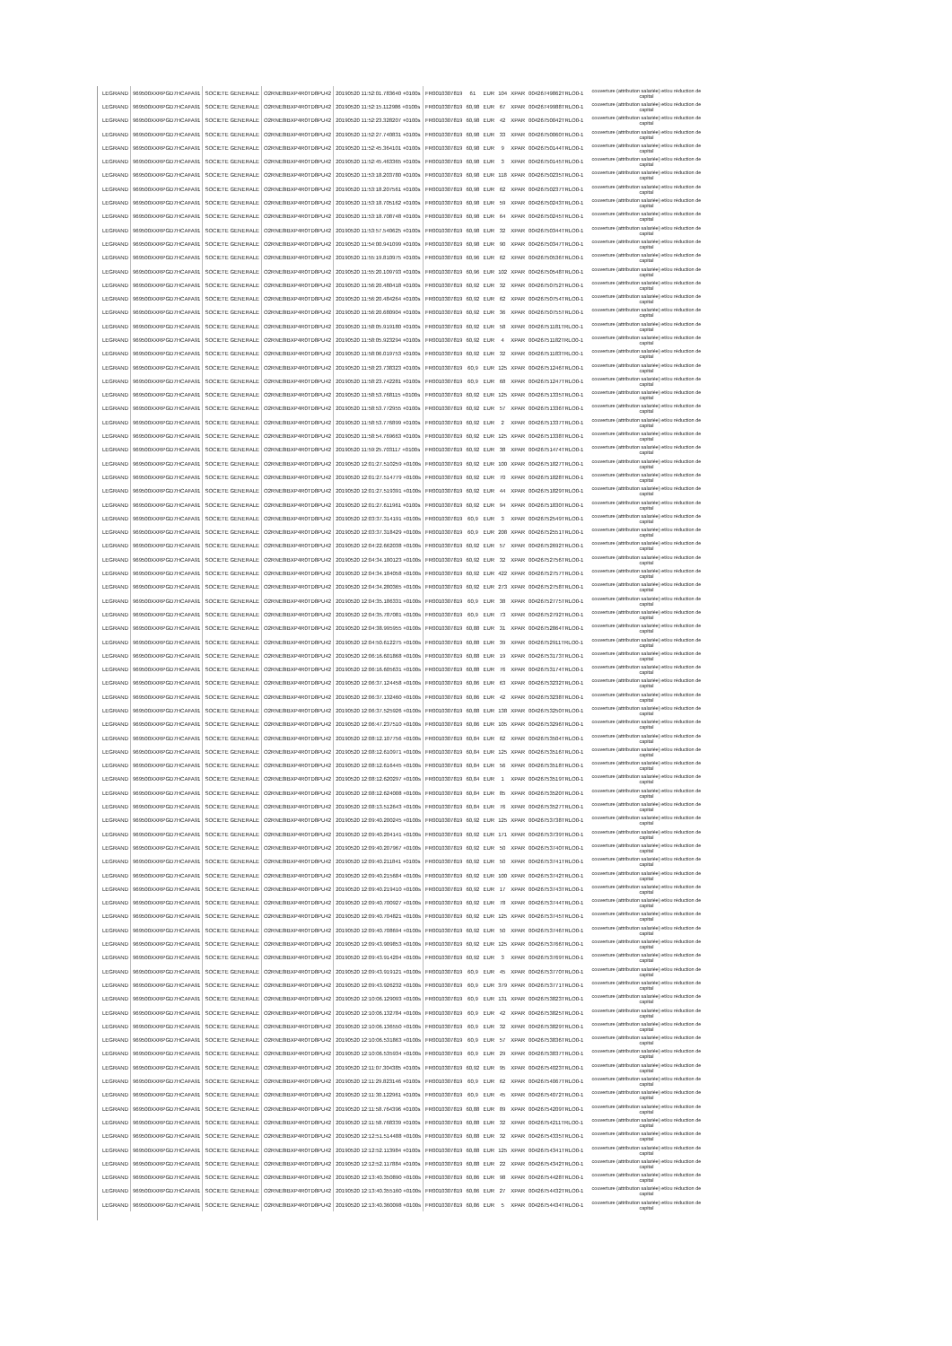| LEGRAND | 969500XXRPGD7HCAFA91 | SOCIETE GENERALE | O2RNE8IBXP4R0TD8PU42 | 20190520 11:52:01.783640 +0100s | FR0010307819 | 61 | EUR | 104 | XPAR | 00426749862TRLO0-1 | couverture (attribution salariée) et/ou réduction de capital |
| LEGRAND | 969500XXRPGD7HCAFA91 | SOCIETE GENERALE | O2RNE8IBXP4R0TD8PU42 | 20190520 11:52:15.112986 +0100s | FR0010307819 | 60,98 | EUR | 67 | XPAR | 00426749988TRLO0-1 | couverture (attribution salariée) et/ou réduction de capital |
| LEGRAND | 969500XXRPGD7HCAFA91 | SOCIETE GENERALE | O2RNE8IBXP4R0TD8PU42 | 20190520 11:52:23.328207 +0100s | FR0010307819 | 60,98 | EUR | 42 | XPAR | 00426750042TRLO0-1 | couverture (attribution salariée) et/ou réduction de capital |
| LEGRAND | 969500XXRPGD7HCAFA91 | SOCIETE GENERALE | O2RNE8IBXP4R0TD8PU42 | 20190520 11:52:27.740831 +0100s | FR0010307819 | 60,98 | EUR | 33 | XPAR | 00426750060TRLO0-1 | couverture (attribution salariée) et/ou réduction de capital |
| LEGRAND | 969500XXRPGD7HCAFA91 | SOCIETE GENERALE | O2RNE8IBXP4R0TD8PU42 | 20190520 11:52:45.364101 +0100s | FR0010307819 | 60,98 | EUR | 9 | XPAR | 00426750144TRLO0-1 | couverture (attribution salariée) et/ou réduction de capital |
| LEGRAND | 969500XXRPGD7HCAFA91 | SOCIETE GENERALE | O2RNE8IBXP4R0TD8PU42 | 20190520 11:52:45.463365 +0100s | FR0010307819 | 60,98 | EUR | 3 | XPAR | 00426750145TRLO0-1 | couverture (attribution salariée) et/ou réduction de capital |
| LEGRAND | 969500XXRPGD7HCAFA91 | SOCIETE GENERALE | O2RNE8IBXP4R0TD8PU42 | 20190520 11:53:18.203780 +0100s | FR0010307819 | 60,98 | EUR | 118 | XPAR | 00426750235TRLO0-1 | couverture (attribution salariée) et/ou réduction de capital |
| LEGRAND | 969500XXRPGD7HCAFA91 | SOCIETE GENERALE | O2RNE8IBXP4R0TD8PU42 | 20190520 11:53:18.207561 +0100s | FR0010307819 | 60,98 | EUR | 62 | XPAR | 00426750237TRLO0-1 | couverture (attribution salariée) et/ou réduction de capital |
| LEGRAND | 969500XXRPGD7HCAFA91 | SOCIETE GENERALE | O2RNE8IBXP4R0TD8PU42 | 20190520 11:53:18.705162 +0100s | FR0010307819 | 60,98 | EUR | 59 | XPAR | 00426750243TRLO0-1 | couverture (attribution salariée) et/ou réduction de capital |
| LEGRAND | 969500XXRPGD7HCAFA91 | SOCIETE GENERALE | O2RNE8IBXP4R0TD8PU42 | 20190520 11:53:18.708748 +0100s | FR0010307819 | 60,98 | EUR | 64 | XPAR | 00426750245TRLO0-1 | couverture (attribution salariée) et/ou réduction de capital |
| LEGRAND | 969500XXRPGD7HCAFA91 | SOCIETE GENERALE | O2RNE8IBXP4R0TD8PU42 | 20190520 11:53:57.540625 +0100s | FR0010307819 | 60,98 | EUR | 32 | XPAR | 00426750344TRLO0-1 | couverture (attribution salariée) et/ou réduction de capital |
| LEGRAND | 969500XXRPGD7HCAFA91 | SOCIETE GENERALE | O2RNE8IBXP4R0TD8PU42 | 20190520 11:54:00.941099 +0100s | FR0010307819 | 60,98 | EUR | 90 | XPAR | 00426750347TRLO0-1 | couverture (attribution salariée) et/ou réduction de capital |
| LEGRAND | 969500XXRPGD7HCAFA91 | SOCIETE GENERALE | O2RNE8IBXP4R0TD8PU42 | 20190520 11:55:19.810975 +0100s | FR0010307819 | 60,96 | EUR | 62 | XPAR | 00426750536TRLO0-1 | couverture (attribution salariée) et/ou réduction de capital |
| LEGRAND | 969500XXRPGD7HCAFA91 | SOCIETE GENERALE | O2RNE8IBXP4R0TD8PU42 | 20190520 11:55:20.109793 +0100s | FR0010307819 | 60,96 | EUR | 102 | XPAR | 00426750548TRLO0-1 | couverture (attribution salariée) et/ou réduction de capital |
| LEGRAND | 969500XXRPGD7HCAFA91 | SOCIETE GENERALE | O2RNE8IBXP4R0TD8PU42 | 20190520 11:56:20.480418 +0100s | FR0010307819 | 60,92 | EUR | 32 | XPAR | 00426750752TRLO0-1 | couverture (attribution salariée) et/ou réduction de capital |
| LEGRAND | 969500XXRPGD7HCAFA91 | SOCIETE GENERALE | O2RNE8IBXP4R0TD8PU42 | 20190520 11:56:20.484264 +0100s | FR0010307819 | 60,92 | EUR | 62 | XPAR | 00426750754TRLO0-1 | couverture (attribution salariée) et/ou réduction de capital |
| LEGRAND | 969500XXRPGD7HCAFA91 | SOCIETE GENERALE | O2RNE8IBXP4R0TD8PU42 | 20190520 11:56:20.680904 +0100s | FR0010307819 | 60,92 | EUR | 36 | XPAR | 00426750755TRLO0-1 | couverture (attribution salariée) et/ou réduction de capital |
| LEGRAND | 969500XXRPGD7HCAFA91 | SOCIETE GENERALE | O2RNE8IBXP4R0TD8PU42 | 20190520 11:58:05.919180 +0100s | FR0010307819 | 60,92 | EUR | 58 | XPAR | 00426751181TRLO0-1 | couverture (attribution salariée) et/ou réduction de capital |
| LEGRAND | 969500XXRPGD7HCAFA91 | SOCIETE GENERALE | O2RNE8IBXP4R0TD8PU42 | 20190520 11:58:05.923294 +0100s | FR0010307819 | 60,92 | EUR | 4 | XPAR | 00426751182TRLO0-1 | couverture (attribution salariée) et/ou réduction de capital |
| LEGRAND | 969500XXRPGD7HCAFA91 | SOCIETE GENERALE | O2RNE8IBXP4R0TD8PU42 | 20190520 11:58:06.019753 +0100s | FR0010307819 | 60,92 | EUR | 32 | XPAR | 00426751183TRLO0-1 | couverture (attribution salariée) et/ou réduction de capital |
| LEGRAND | 969500XXRPGD7HCAFA91 | SOCIETE GENERALE | O2RNE8IBXP4R0TD8PU42 | 20190520 11:58:23.738323 +0100s | FR0010307819 | 60,9 | EUR | 125 | XPAR | 00426751246TRLO0-1 | couverture (attribution salariée) et/ou réduction de capital |
| LEGRAND | 969500XXRPGD7HCAFA91 | SOCIETE GENERALE | O2RNE8IBXP4R0TD8PU42 | 20190520 11:58:23.742281 +0100s | FR0010307819 | 60,9 | EUR | 68 | XPAR | 00426751247TRLO0-1 | couverture (attribution salariée) et/ou réduction de capital |
| LEGRAND | 969500XXRPGD7HCAFA91 | SOCIETE GENERALE | O2RNE8IBXP4R0TD8PU42 | 20190520 11:58:53.768115 +0100s | FR0010307819 | 60,92 | EUR | 125 | XPAR | 00426751335TRLO0-1 | couverture (attribution salariée) et/ou réduction de capital |
| LEGRAND | 969500XXRPGD7HCAFA91 | SOCIETE GENERALE | O2RNE8IBXP4R0TD8PU42 | 20190520 11:58:53.772955 +0100s | FR0010307819 | 60,92 | EUR | 57 | XPAR | 00426751336TRLO0-1 | couverture (attribution salariée) et/ou réduction de capital |
| LEGRAND | 969500XXRPGD7HCAFA91 | SOCIETE GENERALE | O2RNE8IBXP4R0TD8PU42 | 20190520 11:58:53.776899 +0100s | FR0010307819 | 60,92 | EUR | 2 | XPAR | 00426751337TRLO0-1 | couverture (attribution salariée) et/ou réduction de capital |
| LEGRAND | 969500XXRPGD7HCAFA91 | SOCIETE GENERALE | O2RNE8IBXP4R0TD8PU42 | 20190520 11:58:54.769663 +0100s | FR0010307819 | 60,92 | EUR | 125 | XPAR | 00426751338TRLO0-1 | couverture (attribution salariée) et/ou réduction de capital |
| LEGRAND | 969500XXRPGD7HCAFA91 | SOCIETE GENERALE | O2RNE8IBXP4R0TD8PU42 | 20190520 11:59:25.703117 +0100s | FR0010307819 | 60,92 | EUR | 38 | XPAR | 00426751474TRLO0-1 | couverture (attribution salariée) et/ou réduction de capital |
| LEGRAND | 969500XXRPGD7HCAFA91 | SOCIETE GENERALE | O2RNE8IBXP4R0TD8PU42 | 20190520 12:01:27.510259 +0100s | FR0010307819 | 60,92 | EUR | 100 | XPAR | 00426751827TRLO0-1 | couverture (attribution salariée) et/ou réduction de capital |
| LEGRAND | 969500XXRPGD7HCAFA91 | SOCIETE GENERALE | O2RNE8IBXP4R0TD8PU42 | 20190520 12:01:27.514779 +0100s | FR0010307819 | 60,92 | EUR | 70 | XPAR | 00426751828TRLO0-1 | couverture (attribution salariée) et/ou réduction de capital |
| LEGRAND | 969500XXRPGD7HCAFA91 | SOCIETE GENERALE | O2RNE8IBXP4R0TD8PU42 | 20190520 12:01:27.519391 +0100s | FR0010307819 | 60,92 | EUR | 44 | XPAR | 00426751829TRLO0-1 | couverture (attribution salariée) et/ou réduction de capital |
| LEGRAND | 969500XXRPGD7HCAFA91 | SOCIETE GENERALE | O2RNE8IBXP4R0TD8PU42 | 20190520 12:01:27.611961 +0100s | FR0010307819 | 60,92 | EUR | 94 | XPAR | 00426751830TRLO0-1 | couverture (attribution salariée) et/ou réduction de capital |
| LEGRAND | 969500XXRPGD7HCAFA91 | SOCIETE GENERALE | O2RNE8IBXP4R0TD8PU42 | 20190520 12:03:37.314191 +0100s | FR0010307819 | 60,9 | EUR | 3 | XPAR | 00426752549TRLO0-1 | couverture (attribution salariée) et/ou réduction de capital |
| LEGRAND | 969500XXRPGD7HCAFA91 | SOCIETE GENERALE | O2RNE8IBXP4R0TD8PU42 | 20190520 12:03:37.318429 +0100s | FR0010307819 | 60,9 | EUR | 208 | XPAR | 00426752551TRLO0-1 | couverture (attribution salariée) et/ou réduction de capital |
| LEGRAND | 969500XXRPGD7HCAFA91 | SOCIETE GENERALE | O2RNE8IBXP4R0TD8PU42 | 20190520 12:04:22.662038 +0100s | FR0010307819 | 60,92 | EUR | 57 | XPAR | 00426752692TRLO0-1 | couverture (attribution salariée) et/ou réduction de capital |
| LEGRAND | 969500XXRPGD7HCAFA91 | SOCIETE GENERALE | O2RNE8IBXP4R0TD8PU42 | 20190520 12:04:34.180123 +0100s | FR0010307819 | 60,92 | EUR | 32 | XPAR | 00426752756TRLO0-1 | couverture (attribution salariée) et/ou réduction de capital |
| LEGRAND | 969500XXRPGD7HCAFA91 | SOCIETE GENERALE | O2RNE8IBXP4R0TD8PU42 | 20190520 12:04:34.184058 +0100s | FR0010307819 | 60,92 | EUR | 422 | XPAR | 00426752757TRLO0-1 | couverture (attribution salariée) et/ou réduction de capital |
| LEGRAND | 969500XXRPGD7HCAFA91 | SOCIETE GENERALE | O2RNE8IBXP4R0TD8PU42 | 20190520 12:04:34.280365 +0100s | FR0010307819 | 60,92 | EUR | 273 | XPAR | 00426752758TRLO0-1 | couverture (attribution salariée) et/ou réduction de capital |
| LEGRAND | 969500XXRPGD7HCAFA91 | SOCIETE GENERALE | O2RNE8IBXP4R0TD8PU42 | 20190520 12:04:35.186331 +0100s | FR0010307819 | 60,9 | EUR | 38 | XPAR | 00426752775TRLO0-1 | couverture (attribution salariée) et/ou réduction de capital |
| LEGRAND | 969500XXRPGD7HCAFA91 | SOCIETE GENERALE | O2RNE8IBXP4R0TD8PU42 | 20190520 12:04:35.787081 +0100s | FR0010307819 | 60,9 | EUR | 73 | XPAR | 00426752792TRLO0-1 | couverture (attribution salariée) et/ou réduction de capital |
| LEGRAND | 969500XXRPGD7HCAFA91 | SOCIETE GENERALE | O2RNE8IBXP4R0TD8PU42 | 20190520 12:04:38.995955 +0100s | FR0010307819 | 60,88 | EUR | 31 | XPAR | 00426752864TRLO0-1 | couverture (attribution salariée) et/ou réduction de capital |
| LEGRAND | 969500XXRPGD7HCAFA91 | SOCIETE GENERALE | O2RNE8IBXP4R0TD8PU42 | 20190520 12:04:50.612275 +0100s | FR0010307819 | 60,88 | EUR | 39 | XPAR | 00426752911TRLO0-1 | couverture (attribution salariée) et/ou réduction de capital |
| LEGRAND | 969500XXRPGD7HCAFA91 | SOCIETE GENERALE | O2RNE8IBXP4R0TD8PU42 | 20190520 12:06:16.601868 +0100s | FR0010307819 | 60,88 | EUR | 19 | XPAR | 00426753173TRLO0-1 | couverture (attribution salariée) et/ou réduction de capital |
| LEGRAND | 969500XXRPGD7HCAFA91 | SOCIETE GENERALE | O2RNE8IBXP4R0TD8PU42 | 20190520 12:06:16.605631 +0100s | FR0010307819 | 60,88 | EUR | 76 | XPAR | 00426753174TRLO0-1 | couverture (attribution salariée) et/ou réduction de capital |
| LEGRAND | 969500XXRPGD7HCAFA91 | SOCIETE GENERALE | O2RNE8IBXP4R0TD8PU42 | 20190520 12:06:37.124458 +0100s | FR0010307819 | 60,86 | EUR | 63 | XPAR | 00426753232TRLO0-1 | couverture (attribution salariée) et/ou réduction de capital |
| LEGRAND | 969500XXRPGD7HCAFA91 | SOCIETE GENERALE | O2RNE8IBXP4R0TD8PU42 | 20190520 12:06:37.132460 +0100s | FR0010307819 | 60,86 | EUR | 42 | XPAR | 00426753238TRLO0-1 | couverture (attribution salariée) et/ou réduction de capital |
| LEGRAND | 969500XXRPGD7HCAFA91 | SOCIETE GENERALE | O2RNE8IBXP4R0TD8PU42 | 20190520 12:06:37.525926 +0100s | FR0010307819 | 60,88 | EUR | 138 | XPAR | 00426753250TRLO0-1 | couverture (attribution salariée) et/ou réduction de capital |
| LEGRAND | 969500XXRPGD7HCAFA91 | SOCIETE GENERALE | O2RNE8IBXP4R0TD8PU42 | 20190520 12:06:47.237510 +0100s | FR0010307819 | 60,86 | EUR | 105 | XPAR | 00426753296TRLO0-1 | couverture (attribution salariée) et/ou réduction de capital |
| LEGRAND | 969500XXRPGD7HCAFA91 | SOCIETE GENERALE | O2RNE8IBXP4R0TD8PU42 | 20190520 12:08:12.107756 +0100s | FR0010307819 | 60,84 | EUR | 62 | XPAR | 00426753504TRLO0-1 | couverture (attribution salariée) et/ou réduction de capital |
| LEGRAND | 969500XXRPGD7HCAFA91 | SOCIETE GENERALE | O2RNE8IBXP4R0TD8PU42 | 20190520 12:08:12.610971 +0100s | FR0010307819 | 60,84 | EUR | 125 | XPAR | 00426753516TRLO0-1 | couverture (attribution salariée) et/ou réduction de capital |
| LEGRAND | 969500XXRPGD7HCAFA91 | SOCIETE GENERALE | O2RNE8IBXP4R0TD8PU42 | 20190520 12:08:12.616445 +0100s | FR0010307819 | 60,84 | EUR | 56 | XPAR | 00426753518TRLO0-1 | couverture (attribution salariée) et/ou réduction de capital |
| LEGRAND | 969500XXRPGD7HCAFA91 | SOCIETE GENERALE | O2RNE8IBXP4R0TD8PU42 | 20190520 12:08:12.620297 +0100s | FR0010307819 | 60,84 | EUR | 1 | XPAR | 00426753519TRLO0-1 | couverture (attribution salariée) et/ou réduction de capital |
| LEGRAND | 969500XXRPGD7HCAFA91 | SOCIETE GENERALE | O2RNE8IBXP4R0TD8PU42 | 20190520 12:08:12.624008 +0100s | FR0010307819 | 60,84 | EUR | 85 | XPAR | 00426753520TRLO0-1 | couverture (attribution salariée) et/ou réduction de capital |
| LEGRAND | 969500XXRPGD7HCAFA91 | SOCIETE GENERALE | O2RNE8IBXP4R0TD8PU42 | 20190520 12:08:13.512643 +0100s | FR0010307819 | 60,84 | EUR | 76 | XPAR | 00426753527TRLO0-1 | couverture (attribution salariée) et/ou réduction de capital |
| LEGRAND | 969500XXRPGD7HCAFA91 | SOCIETE GENERALE | O2RNE8IBXP4R0TD8PU42 | 20190520 12:09:40.200245 +0100s | FR0010307819 | 60,92 | EUR | 125 | XPAR | 00426753738TRLO0-1 | couverture (attribution salariée) et/ou réduction de capital |
| LEGRAND | 969500XXRPGD7HCAFA91 | SOCIETE GENERALE | O2RNE8IBXP4R0TD8PU42 | 20190520 12:09:40.204141 +0100s | FR0010307819 | 60,92 | EUR | 171 | XPAR | 00426753739TRLO0-1 | couverture (attribution salariée) et/ou réduction de capital |
| LEGRAND | 969500XXRPGD7HCAFA91 | SOCIETE GENERALE | O2RNE8IBXP4R0TD8PU42 | 20190520 12:09:40.207967 +0100s | FR0010307819 | 60,92 | EUR | 50 | XPAR | 00426753740TRLO0-1 | couverture (attribution salariée) et/ou réduction de capital |
| LEGRAND | 969500XXRPGD7HCAFA91 | SOCIETE GENERALE | O2RNE8IBXP4R0TD8PU42 | 20190520 12:09:40.211841 +0100s | FR0010307819 | 60,92 | EUR | 50 | XPAR | 00426753741TRLO0-1 | couverture (attribution salariée) et/ou réduction de capital |
| LEGRAND | 969500XXRPGD7HCAFA91 | SOCIETE GENERALE | O2RNE8IBXP4R0TD8PU42 | 20190520 12:09:40.215684 +0100s | FR0010307819 | 60,92 | EUR | 100 | XPAR | 00426753742TRLO0-1 | couverture (attribution salariée) et/ou réduction de capital |
| LEGRAND | 969500XXRPGD7HCAFA91 | SOCIETE GENERALE | O2RNE8IBXP4R0TD8PU42 | 20190520 12:09:40.219410 +0100s | FR0010307819 | 60,92 | EUR | 17 | XPAR | 00426753743TRLO0-1 | couverture (attribution salariée) et/ou réduction de capital |
| LEGRAND | 969500XXRPGD7HCAFA91 | SOCIETE GENERALE | O2RNE8IBXP4R0TD8PU42 | 20190520 12:09:40.700927 +0100s | FR0010307819 | 60,92 | EUR | 78 | XPAR | 00426753744TRLO0-1 | couverture (attribution salariée) et/ou réduction de capital |
| LEGRAND | 969500XXRPGD7HCAFA91 | SOCIETE GENERALE | O2RNE8IBXP4R0TD8PU42 | 20190520 12:09:40.704821 +0100s | FR0010307819 | 60,92 | EUR | 125 | XPAR | 00426753745TRLO0-1 | couverture (attribution salariée) et/ou réduction de capital |
| LEGRAND | 969500XXRPGD7HCAFA91 | SOCIETE GENERALE | O2RNE8IBXP4R0TD8PU42 | 20190520 12:09:40.708694 +0100s | FR0010307819 | 60,92 | EUR | 50 | XPAR | 00426753746TRLO0-1 | couverture (attribution salariée) et/ou réduction de capital |
| LEGRAND | 969500XXRPGD7HCAFA91 | SOCIETE GENERALE | O2RNE8IBXP4R0TD8PU42 | 20190520 12:09:43.909853 +0100s | FR0010307819 | 60,92 | EUR | 125 | XPAR | 00426753766TRLO0-1 | couverture (attribution salariée) et/ou réduction de capital |
| LEGRAND | 969500XXRPGD7HCAFA91 | SOCIETE GENERALE | O2RNE8IBXP4R0TD8PU42 | 20190520 12:09:43.914204 +0100s | FR0010307819 | 60,92 | EUR | 3 | XPAR | 00426753769TRLO0-1 | couverture (attribution salariée) et/ou réduction de capital |
| LEGRAND | 969500XXRPGD7HCAFA91 | SOCIETE GENERALE | O2RNE8IBXP4R0TD8PU42 | 20190520 12:09:43.919121 +0100s | FR0010307819 | 60,9 | EUR | 45 | XPAR | 00426753770TRLO0-1 | couverture (attribution salariée) et/ou réduction de capital |
| LEGRAND | 969500XXRPGD7HCAFA91 | SOCIETE GENERALE | O2RNE8IBXP4R0TD8PU42 | 20190520 12:09:43.926232 +0100s | FR0010307819 | 60,9 | EUR | 379 | XPAR | 00426753771TRLO0-1 | couverture (attribution salariée) et/ou réduction de capital |
| LEGRAND | 969500XXRPGD7HCAFA91 | SOCIETE GENERALE | O2RNE8IBXP4R0TD8PU42 | 20190520 12:10:06.129093 +0100s | FR0010307819 | 60,9 | EUR | 131 | XPAR | 00426753823TRLO0-1 | couverture (attribution salariée) et/ou réduction de capital |
| LEGRAND | 969500XXRPGD7HCAFA91 | SOCIETE GENERALE | O2RNE8IBXP4R0TD8PU42 | 20190520 12:10:06.132784 +0100s | FR0010307819 | 60,9 | EUR | 42 | XPAR | 00426753825TRLO0-1 | couverture (attribution salariée) et/ou réduction de capital |
| LEGRAND | 969500XXRPGD7HCAFA91 | SOCIETE GENERALE | O2RNE8IBXP4R0TD8PU42 | 20190520 12:10:06.136550 +0100s | FR0010307819 | 60,9 | EUR | 32 | XPAR | 00426753829TRLO0-1 | couverture (attribution salariée) et/ou réduction de capital |
| LEGRAND | 969500XXRPGD7HCAFA91 | SOCIETE GENERALE | O2RNE8IBXP4R0TD8PU42 | 20190520 12:10:06.531863 +0100s | FR0010307819 | 60,9 | EUR | 57 | XPAR | 00426753836TRLO0-1 | couverture (attribution salariée) et/ou réduction de capital |
| LEGRAND | 969500XXRPGD7HCAFA91 | SOCIETE GENERALE | O2RNE8IBXP4R0TD8PU42 | 20190520 12:10:06.535934 +0100s | FR0010307819 | 60,9 | EUR | 29 | XPAR | 00426753837TRLO0-1 | couverture (attribution salariée) et/ou réduction de capital |
| LEGRAND | 969500XXRPGD7HCAFA91 | SOCIETE GENERALE | O2RNE8IBXP4R0TD8PU42 | 20190520 12:11:07.304385 +0100s | FR0010307819 | 60,92 | EUR | 95 | XPAR | 00426754023TRLO0-1 | couverture (attribution salariée) et/ou réduction de capital |
| LEGRAND | 969500XXRPGD7HCAFA91 | SOCIETE GENERALE | O2RNE8IBXP4R0TD8PU42 | 20190520 12:11:29.823146 +0100s | FR0010307819 | 60,9 | EUR | 62 | XPAR | 00426754067TRLO0-1 | couverture (attribution salariée) et/ou réduction de capital |
| LEGRAND | 969500XXRPGD7HCAFA91 | SOCIETE GENERALE | O2RNE8IBXP4R0TD8PU42 | 20190520 12:11:30.122961 +0100s | FR0010307819 | 60,9 | EUR | 45 | XPAR | 00426754072TRLO0-1 | couverture (attribution salariée) et/ou réduction de capital |
| LEGRAND | 969500XXRPGD7HCAFA91 | SOCIETE GENERALE | O2RNE8IBXP4R0TD8PU42 | 20190520 12:11:58.764396 +0100s | FR0010307819 | 60,88 | EUR | 89 | XPAR | 00426754209TRLO0-1 | couverture (attribution salariée) et/ou réduction de capital |
| LEGRAND | 969500XXRPGD7HCAFA91 | SOCIETE GENERALE | O2RNE8IBXP4R0TD8PU42 | 20190520 12:11:58.768339 +0100s | FR0010307819 | 60,88 | EUR | 32 | XPAR | 00426754211TRLO0-1 | couverture (attribution salariée) et/ou réduction de capital |
| LEGRAND | 969500XXRPGD7HCAFA91 | SOCIETE GENERALE | O2RNE8IBXP4R0TD8PU42 | 20190520 12:12:51.514488 +0100s | FR0010307819 | 60,88 | EUR | 32 | XPAR | 00426754335TRLO0-1 | couverture (attribution salariée) et/ou réduction de capital |
| LEGRAND | 969500XXRPGD7HCAFA91 | SOCIETE GENERALE | O2RNE8IBXP4R0TD8PU42 | 20190520 12:12:52.113984 +0100s | FR0010307819 | 60,88 | EUR | 125 | XPAR | 00426754341TRLO0-1 | couverture (attribution salariée) et/ou réduction de capital |
| LEGRAND | 969500XXRPGD7HCAFA91 | SOCIETE GENERALE | O2RNE8IBXP4R0TD8PU42 | 20190520 12:12:52.117884 +0100s | FR0010307819 | 60,88 | EUR | 22 | XPAR | 00426754342TRLO0-1 | couverture (attribution salariée) et/ou réduction de capital |
| LEGRAND | 969500XXRPGD7HCAFA91 | SOCIETE GENERALE | O2RNE8IBXP4R0TD8PU42 | 20190520 12:13:40.350890 +0100s | FR0010307819 | 60,86 | EUR | 98 | XPAR | 00426754428TRLO0-1 | couverture (attribution salariée) et/ou réduction de capital |
| LEGRAND | 969500XXRPGD7HCAFA91 | SOCIETE GENERALE | O2RNE8IBXP4R0TD8PU42 | 20190520 12:13:40.355160 +0100s | FR0010307819 | 60,86 | EUR | 27 | XPAR | 00426754432TRLO0-1 | couverture (attribution salariée) et/ou réduction de capital |
| LEGRAND | 969500XXRPGD7HCAFA91 | SOCIETE GENERALE | O2RNE8IBXP4R0TD8PU42 | 20190520 12:13:40.360098 +0100s | FR0010307819 | 60,86 | EUR | 5 | XPAR | 00426754434TRLO0-1 | couverture (attribution salariée) et/ou réduction de capital |